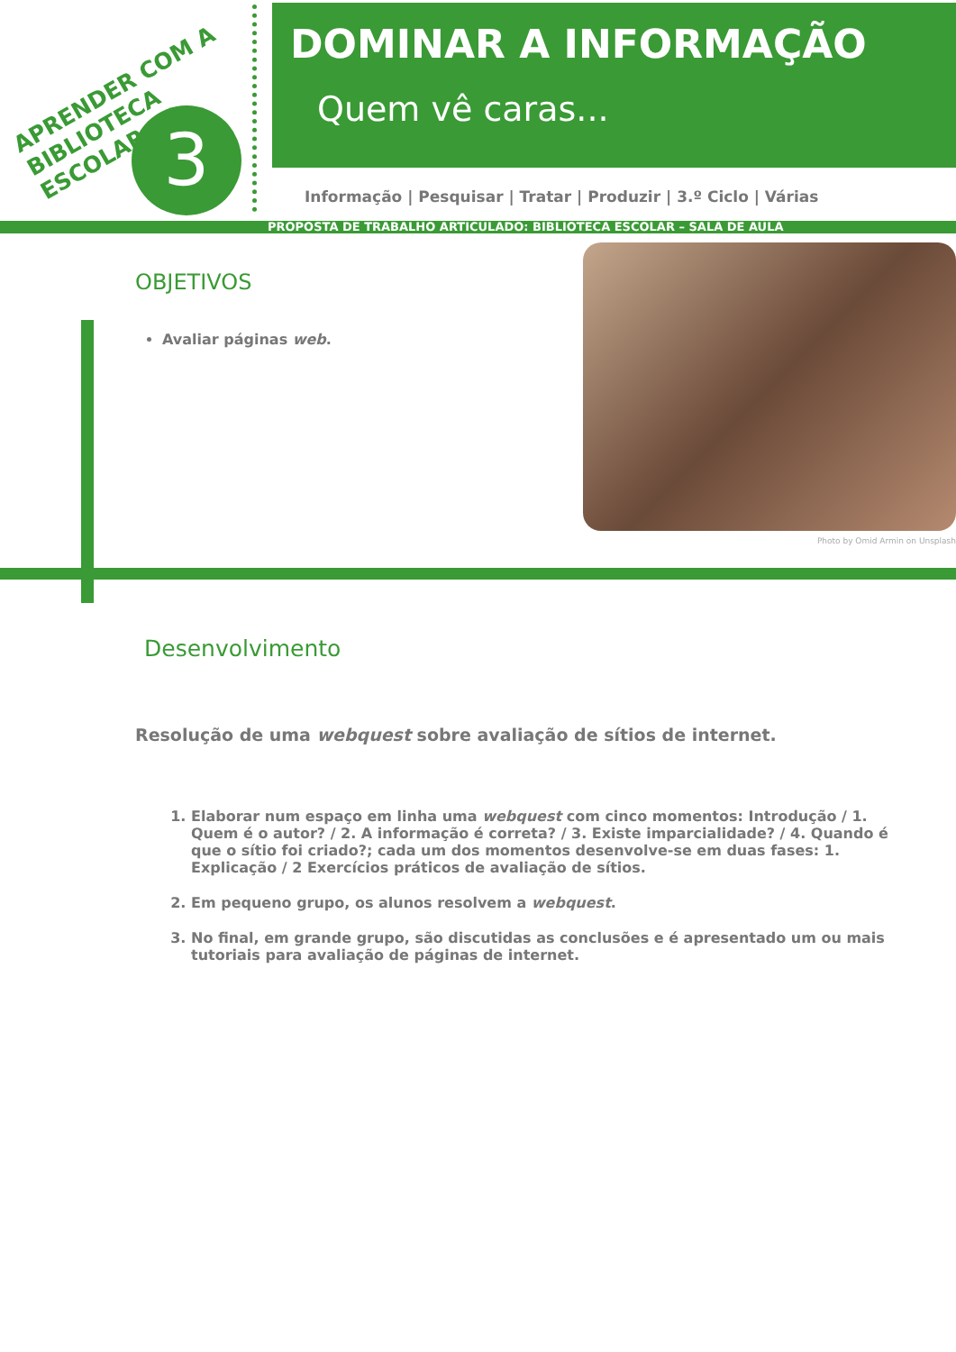APRENDER COM A
BIBLIOTECA ESCOLAR
3
DOMINAR A INFORMAÇÃO
Quem vê caras...
Informação | Pesquisar | Tratar | Produzir | 3.º Ciclo | Várias
PROPOSTA DE TRABALHO ARTICULADO: BIBLIOTECA ESCOLAR – SALA DE AULA
OBJETIVOS
Avaliar páginas web.
Photo by Omid Armin on Unsplash
Desenvolvimento
Resolução de uma webquest sobre avaliação de sítios de internet.
1. Elaborar num espaço em linha uma webquest com cinco momentos: Introdução / 1. Quem é o autor? / 2. A informação é correta? / 3. Existe imparcialidade? / 4. Quando é que o sítio foi criado?; cada um dos momentos desenvolve-se em duas fases: 1. Explicação / 2 Exercícios práticos de avaliação de sítios.
2. Em pequeno grupo, os alunos resolvem a webquest.
3. No final, em grande grupo, são discutidas as conclusões e é apresentado um ou mais tutoriais para avaliação de páginas de internet.